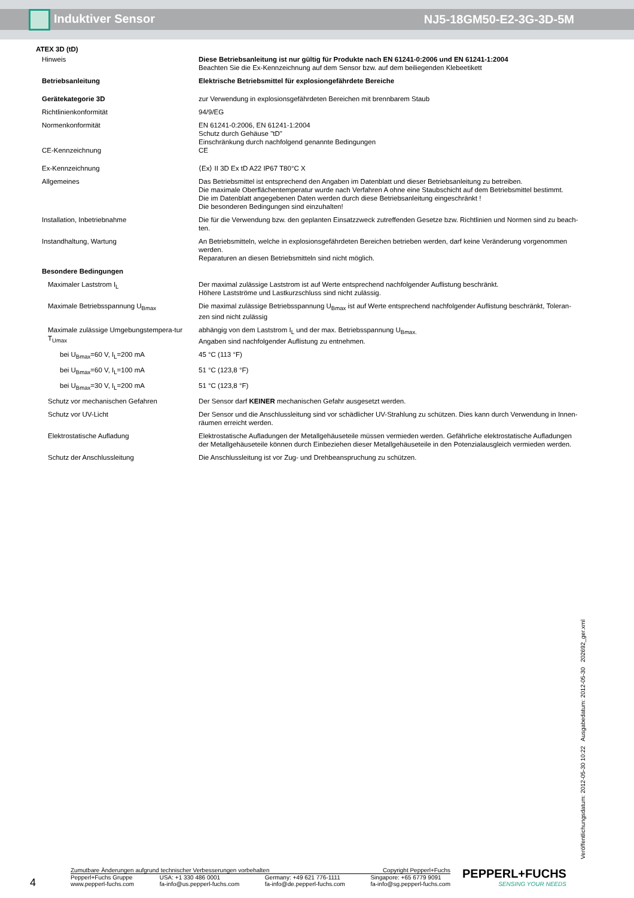Induktiver Sensor NJ5-18GM50-E2-3G-3D-5M
ATEX 3D (tD)
| Hinweis | Diese Betriebsanleitung ist nur gültig für Produkte nach EN 61241-0:2006 und EN 61241-1:2004 Beachten Sie die Ex-Kennzeichnung auf dem Sensor bzw. auf dem beiliegenden Klebeetikett |
| Betriebsanleitung | Elektrische Betriebsmittel für explosiongefährdete Bereiche |
| Gerätekategorie 3D | zur Verwendung in explosionsgefährdeten Bereichen mit brennbarem Staub |
| Richtlinienkonformität | 94/9/EG |
| Normenkonformität | EN 61241-0:2006, EN 61241-1:2004 Schutz durch Gehäuse "tD" Einschränkung durch nachfolgend genannte Bedingungen |
| CE-Kennzeichnung | CE |
| Ex-Kennzeichnung | ⟨Ex⟩ II 3D Ex tD A22 IP67 T80°C X |
| Allgemeines | Das Betriebsmittel ist entsprechend den Angaben im Datenblatt und dieser Betriebsanleitung zu betreiben. Die maximale Oberflächentemperatur wurde nach Verfahren A ohne eine Staubschicht auf dem Betriebsmittel bestimmt. Die im Datenblatt angegebenen Daten werden durch diese Betriebsanleitung eingeschränkt ! Die besonderen Bedingungen sind einzuhalten! |
| Installation, Inbetriebnahme | Die für die Verwendung bzw. den geplanten Einsatzzweck zutreffenden Gesetze bzw. Richtlinien und Normen sind zu beach-ten. |
| Instandhaltung, Wartung | An Betriebsmitteln, welche in explosionsgefährdeten Bereichen betrieben werden, darf keine Veränderung vorgenommen werden. Reparaturen an diesen Betriebsmitteln sind nicht möglich. |
| Besondere Bedingungen | |
| Maximaler Laststrom I<sub>L</sub> | Der maximal zulässige Laststrom ist auf Werte entsprechend nachfolgender Auflistung beschränkt. Höhere Lastströme und Lastkurzschluss sind nicht zulässig. |
| Maximale Betriebsspannung U<sub>Bmax</sub> | Die maximal zulässige Betriebsspannung U<sub>Bmax</sub> ist auf Werte entsprechend nachfolgender Auflistung beschränkt, Toleran-zen sind nicht zulässig |
| Maximale zulässige Umgebungstempera-tur T<sub>Umax</sub> | abhängig von dem Laststrom I<sub>L</sub> und der max. Betriebsspannung U<sub>Bmax.</sub> Angaben sind nachfolgender Auflistung zu entnehmen. |
| bei U<sub>Bmax</sub>=60 V, I<sub>L</sub>=200 mA | 45 °C (113 °F) |
| bei U<sub>Bmax</sub>=60 V, I<sub>L</sub>=100 mA | 51 °C (123,8 °F) |
| bei U<sub>Bmax</sub>=30 V, I<sub>L</sub>=200 mA | 51 °C (123,8 °F) |
| Schutz vor mechanischen Gefahren | Der Sensor darf KEINER mechanischen Gefahr ausgesetzt werden. |
| Schutz vor UV-Licht | Der Sensor und die Anschlussleitung sind vor schädlicher UV-Strahlung zu schützen. Dies kann durch Verwendung in Innen-räumen erreicht werden. |
| Elektrostatische Aufladung | Elektrostatische Aufladungen der Metallgehäuseteile müssen vermieden werden. Gefährliche elektrostatische Aufladungen der Metallgehäuseteile können durch Einbeziehen dieser Metallgehäuseteile in den Potenzialausgleich vermieden werden. |
| Schutz der Anschlussleitung | Die Anschlussleitung ist vor Zug- und Drehbeanspruchung zu schützen. |
Veröffentlichungsdatum: 2012-05-30 10:22 Ausgabedatum: 2012-05-30 202692_ger.xml
4
Zumutbare Änderungen aufgrund technischer Verbesserungen vorbehalten Copyright Pepperl+Fuchs
Pepperl+Fuchs Gruppe
www.pepperl-fuchs.com USA: +1 330 486 0001
fa-info@us.pepperl-fuchs.com Germany: +49 621 776-1111
fa-info@de.pepperl-fuchs.com Singapore: +65 6779 9091
fa-info@sg.pepperl-fuchs.com
PEPPERL+FUCHS
SENSING YOUR NEEDS